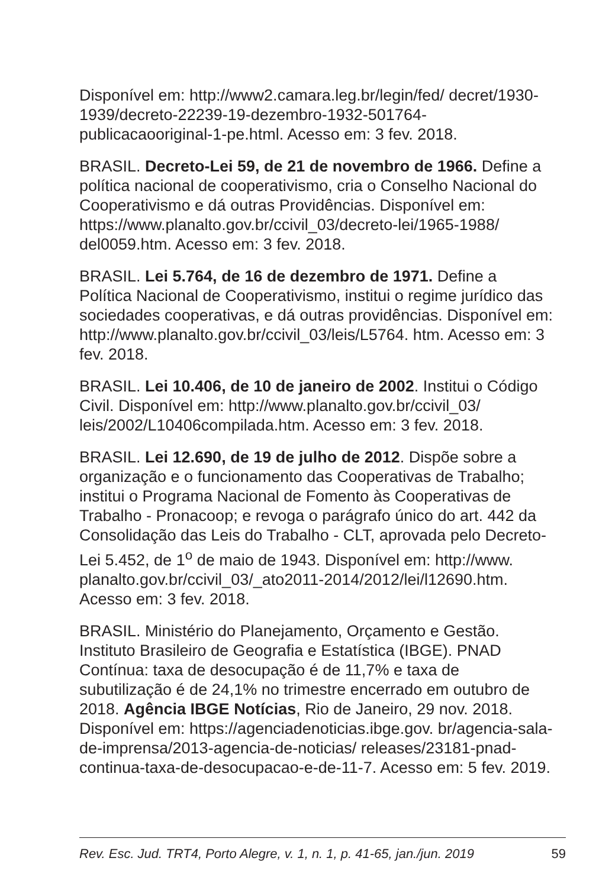Disponível em: http://www2.camara.leg.br/legin/fed/ decret/1930-1939/decreto-22239-19-dezembro-1932-501764-publicacaooriginal-1-pe.html. Acesso em: 3 fev. 2018.
BRASIL. Decreto-Lei 59, de 21 de novembro de 1966. Define a política nacional de cooperativismo, cria o Conselho Nacional do Cooperativismo e dá outras Providências. Disponível em: https://www.planalto.gov.br/ccivil_03/decreto-lei/1965-1988/ del0059.htm. Acesso em: 3 fev. 2018.
BRASIL. Lei 5.764, de 16 de dezembro de 1971. Define a Política Nacional de Cooperativismo, institui o regime jurídico das sociedades cooperativas, e dá outras providências. Disponível em: http://www.planalto.gov.br/ccivil_03/leis/L5764. htm. Acesso em: 3 fev. 2018.
BRASIL. Lei 10.406, de 10 de janeiro de 2002. Institui o Código Civil. Disponível em: http://www.planalto.gov.br/ccivil_03/ leis/2002/L10406compilada.htm. Acesso em: 3 fev. 2018.
BRASIL. Lei 12.690, de 19 de julho de 2012. Dispõe sobre a organização e o funcionamento das Cooperativas de Trabalho; institui o Programa Nacional de Fomento às Cooperativas de Trabalho - Pronacoop; e revoga o parágrafo único do art. 442 da Consolidação das Leis do Trabalho - CLT, aprovada pelo Decreto-Lei 5.452, de 1<sup>o</sup> de maio de 1943. Disponível em: http://www. planalto.gov.br/ccivil_03/_ato2011-2014/2012/lei/l12690.htm. Acesso em: 3 fev. 2018.
BRASIL. Ministério do Planejamento, Orçamento e Gestão. Instituto Brasileiro de Geografia e Estatística (IBGE). PNAD Contínua: taxa de desocupação é de 11,7% e taxa de subutilização é de 24,1% no trimestre encerrado em outubro de 2018. Agência IBGE Notícias, Rio de Janeiro, 29 nov. 2018. Disponível em: https://agenciadenoticias.ibge.gov. br/agencia-sala-de-imprensa/2013-agencia-de-noticias/ releases/23181-pnad-continua-taxa-de-desocupacao-e-de-11-7. Acesso em: 5 fev. 2019.
Rev. Esc. Jud. TRT4, Porto Alegre, v. 1, n. 1, p. 41-65, jan./jun. 2019 59